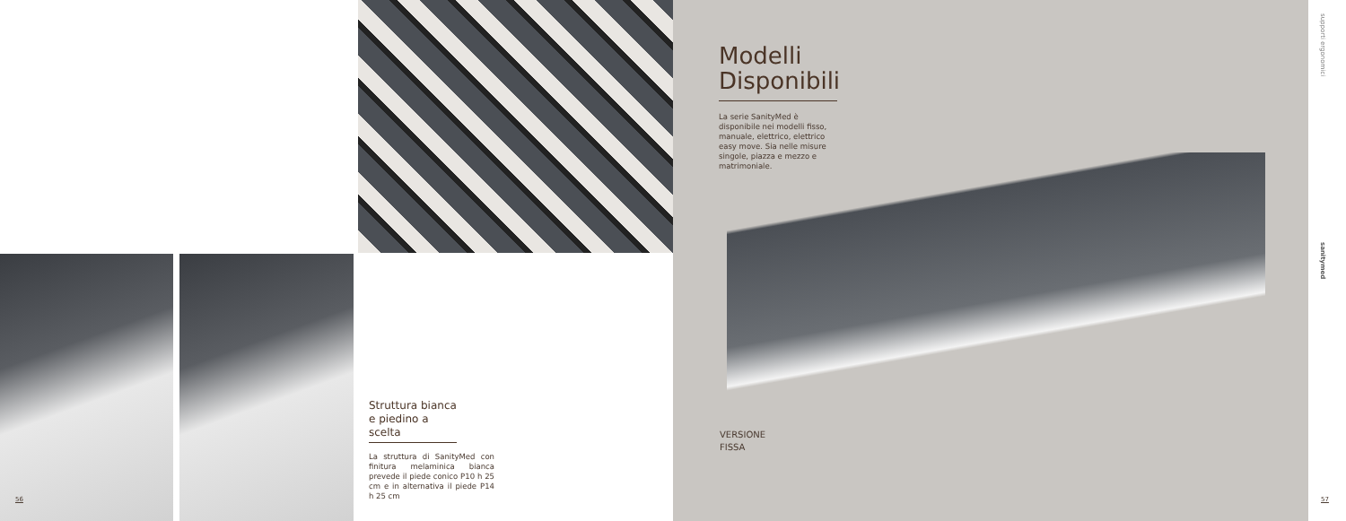Struttura bianca
e piedino a scelta
La struttura di SanityMed con finitura melaminica bianca prevede il piede conico P10 h 25 cm e in alternativa il piede P14 h 25 cm
56
Modelli
Disponibili
La serie SanityMed è disponibile nei modelli fisso, manuale, elettrico, elettrico easy move. Sia nelle misure singole, piazza e mezzo e matrimoniale.
VERSIONE
FISSA
supporti ergonomici
sanitymed
57